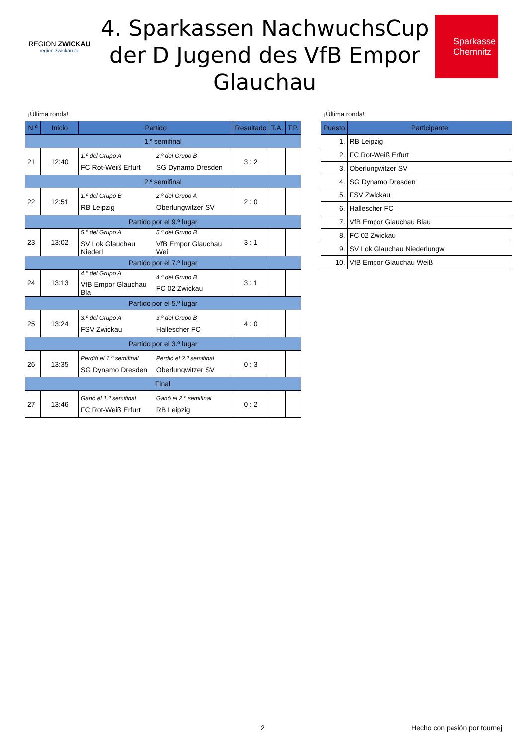REGION ZWICKAU
region-zwickau.de
4. Sparkassen NachwuchsCup der D Jugend des VfB Empor Glauchau
Sparkasse
Chemnitz
¡Última ronda!
| N.º | Inicio | Partido | | Resultado | T.A. | T.P. |
| --- | --- | --- | --- | --- | --- | --- |
| 1.º semifinal | | | | | | |
| 21 | 12:40 | 1.º del Grupo A FC Rot-Weiß Erfurt | 2.º del Grupo B SG Dynamo Dresden | 3 : 2 | | |
| 2.º semifinal | | | | | | |
| 22 | 12:51 | 1.º del Grupo B RB Leipzig | 2.º del Grupo A Oberlungwitzer SV | 2 : 0 | | |
| Partido por el 9.º lugar | | | | | | |
| 23 | 13:02 | 5.º del Grupo A SV Lok Glauchau Niederl | 5.º del Grupo B VfB Empor Glauchau Wei | 3 : 1 | | |
| Partido por el 7.º lugar | | | | | | |
| 24 | 13:13 | 4.º del Grupo A VfB Empor Glauchau Bla | 4.º del Grupo B FC 02 Zwickau | 3 : 1 | | |
| Partido por el 5.º lugar | | | | | | |
| 25 | 13:24 | 3.º del Grupo A FSV Zwickau | 3.º del Grupo B Hallescher FC | 4 : 0 | | |
| Partido por el 3.º lugar | | | | | | |
| 26 | 13:35 | Perdió el 1.º semifinal SG Dynamo Dresden | Perdió el 2.º semifinal Oberlungwitzer SV | 0 : 3 | | |
| Final | | | | | | |
| 27 | 13:46 | Ganó el 1.º semifinal FC Rot-Weiß Erfurt | Ganó el 2.º semifinal RB Leipzig | 0 : 2 | | |
¡Última ronda!
| Puesto | Participante |
| --- | --- |
| 1. | RB Leipzig |
| 2. | FC Rot-Weiß Erfurt |
| 3. | Oberlungwitzer SV |
| 4. | SG Dynamo Dresden |
| 5. | FSV Zwickau |
| 6. | Hallescher FC |
| 7. | VfB Empor Glauchau Blau |
| 8. | FC 02 Zwickau |
| 9. | SV Lok Glauchau Niederlungw |
| 10. | VfB Empor Glauchau Weiß |
2 Hecho con pasión por tournej